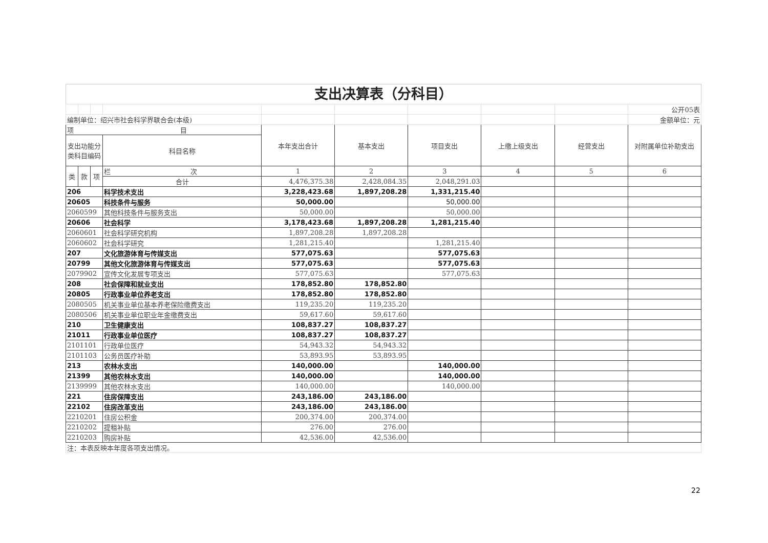支出决算表（分科目）
| | | | | | | | | | 公开05表 |
| 编制单位：绍兴市社会科学界联合会(本级) | | | | | | | | | 金额单位：元 |
| 项 目 | | | | 本年支出合计 | 基本支出 | 项目支出 | 上缴上级支出 | 经营支出 | 对附属单位补助支出 |
| 支出功能分类科目编码 | | | 科目名称 | | | | | | |
| 类 | 款 | 项 | 栏 次 | 1 | 2 | 3 | 4 | 5 | 6 |
| | | | 合计 | 4,476,375.38 | 2,428,084.35 | 2,048,291.03 | | | |
| 206 | | | 科学技术支出 | 3,228,423.68 | 1,897,208.28 | 1,331,215.40 | | | |
| 20605 | | | 科技条件与服务 | 50,000.00 | | 50,000.00 | | | |
| 2060599 | | | 其他科技条件与服务支出 | 50,000.00 | | 50,000.00 | | | |
| 20606 | | | 社会科学 | 3,178,423.68 | 1,897,208.28 | 1,281,215.40 | | | |
| 2060601 | | | 社会科学研究机构 | 1,897,208.28 | 1,897,208.28 | | | | |
| 2060602 | | | 社会科学研究 | 1,281,215.40 | | 1,281,215.40 | | | |
| 207 | | | 文化旅游体育与传媒支出 | 577,075.63 | | 577,075.63 | | | |
| 20799 | | | 其他文化旅游体育与传媒支出 | 577,075.63 | | 577,075.63 | | | |
| 2079902 | | | 宣传文化发展专项支出 | 577,075.63 | | 577,075.63 | | | |
| 208 | | | 社会保障和就业支出 | 178,852.80 | 178,852.80 | | | | |
| 20805 | | | 行政事业单位养老支出 | 178,852.80 | 178,852.80 | | | | |
| 2080505 | | | 机关事业单位基本养老保险缴费支出 | 119,235.20 | 119,235.20 | | | | |
| 2080506 | | | 机关事业单位职业年金缴费支出 | 59,617.60 | 59,617.60 | | | | |
| 210 | | | 卫生健康支出 | 108,837.27 | 108,837.27 | | | | |
| 21011 | | | 行政事业单位医疗 | 108,837.27 | 108,837.27 | | | | |
| 2101101 | | | 行政单位医疗 | 54,943.32 | 54,943.32 | | | | |
| 2101103 | | | 公务员医疗补助 | 53,893.95 | 53,893.95 | | | | |
| 213 | | | 农林水支出 | 140,000.00 | | 140,000.00 | | | |
| 21399 | | | 其他农林水支出 | 140,000.00 | | 140,000.00 | | | |
| 2139999 | | | 其他农林水支出 | 140,000.00 | | 140,000.00 | | | |
| 221 | | | 住房保障支出 | 243,186.00 | 243,186.00 | | | | |
| 22102 | | | 住房改革支出 | 243,186.00 | 243,186.00 | | | | |
| 2210201 | | | 住房公积金 | 200,374.00 | 200,374.00 | | | | |
| 2210202 | | | 提租补贴 | 276.00 | 276.00 | | | | |
| 2210203 | | | 购房补贴 | 42,536.00 | 42,536.00 | | | | |
| 注：本表反映本年度各项支出情况。 | | | | | | | | | |
22